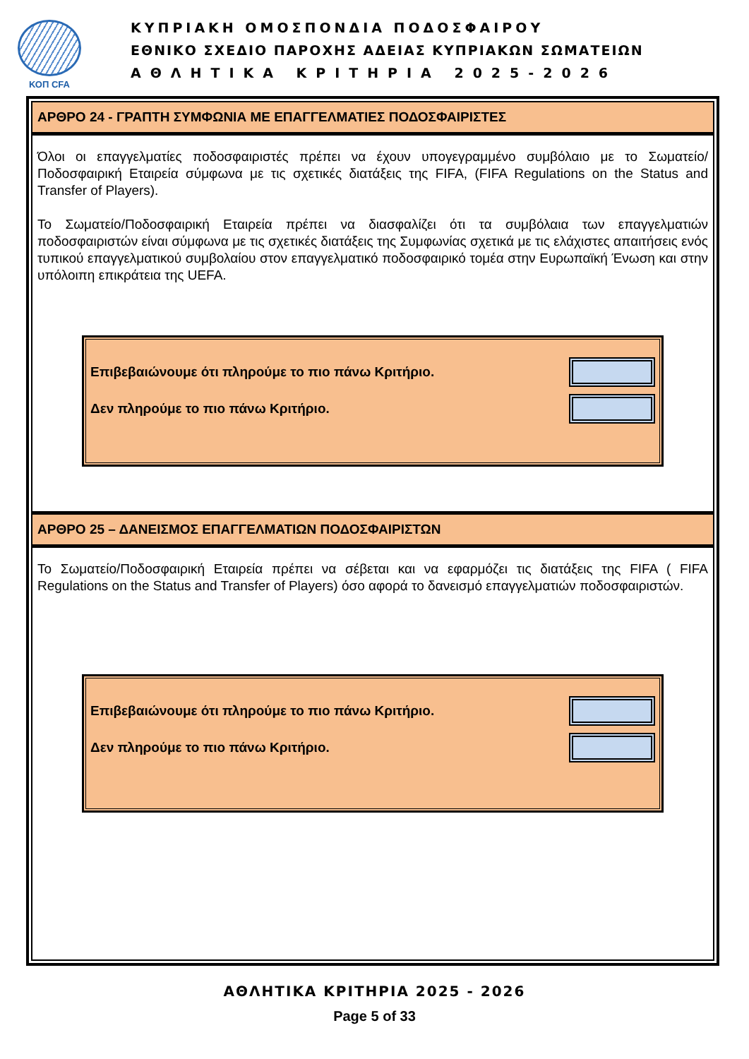ΚΟΠ CFA
ΚΥΠΡΙΑΚΗ ΟΜΟΣΠΟΝΔΙΑ ΠΟΔΟΣΦΑΙΡΟΥ
ΕΘΝΙΚΟ ΣΧΕΔΙΟ ΠΑΡΟΧΗΣ ΑΔΕΙΑΣ ΚΥΠΡΙΑΚΩΝ ΣΩΜΑΤΕΙΩΝ
ΑΘΛΗΤΙΚΑ ΚΡΙΤΗΡΙΑ 2025-2026
ΑΡΘΡΟ 24 - ΓΡΑΠΤΗ ΣΥΜΦΩΝΙΑ ΜΕ ΕΠΑΓΓΕΛΜΑΤΙΕΣ ΠΟΔΟΣΦΑΙΡΙΣΤΕΣ
Όλοι οι επαγγελματίες ποδοσφαιριστές πρέπει να έχουν υπογεγραμμένο συμβόλαιο με το Σωματείο/Ποδοσφαιρική Εταιρεία σύμφωνα με τις σχετικές διατάξεις της FIFA, (FIFA Regulations on the Status and Transfer of Players).
Το Σωματείο/Ποδοσφαιρική Εταιρεία πρέπει να διασφαλίζει ότι τα συμβόλαια των επαγγελματιών ποδοσφαιριστών είναι σύμφωνα με τις σχετικές διατάξεις της Συμφωνίας σχετικά με τις ελάχιστες απαιτήσεις ενός τυπικού επαγγελματικού συμβολαίου στον επαγγελματικό ποδοσφαιρικό τομέα στην Ευρωπαϊκή Ένωση και στην υπόλοιπη επικράτεια της UEFA.
Επιβεβαιώνουμε ότι πληρούμε το πιο πάνω Κριτήριο.
Δεν πληρούμε το πιο πάνω Κριτήριο.
ΑΡΘΡΟ 25 – ΔΑΝΕΙΣΜΟΣ ΕΠΑΓΓΕΛΜΑΤΙΩΝ ΠΟΔΟΣΦΑΙΡΙΣΤΩΝ
Το Σωματείο/Ποδοσφαιρική Εταιρεία πρέπει να σέβεται και να εφαρμόζει τις διατάξεις της FIFA ( FIFA Regulations on the Status and Transfer of Players) όσο αφορά το δανεισμό επαγγελματιών ποδοσφαιριστών.
Επιβεβαιώνουμε ότι πληρούμε το πιο πάνω Κριτήριο.
Δεν πληρούμε το πιο πάνω Κριτήριο.
ΑΘΛΗΤΙΚΑ ΚΡΙΤΗΡΙΑ 2025 - 2026
Page 5 of 33